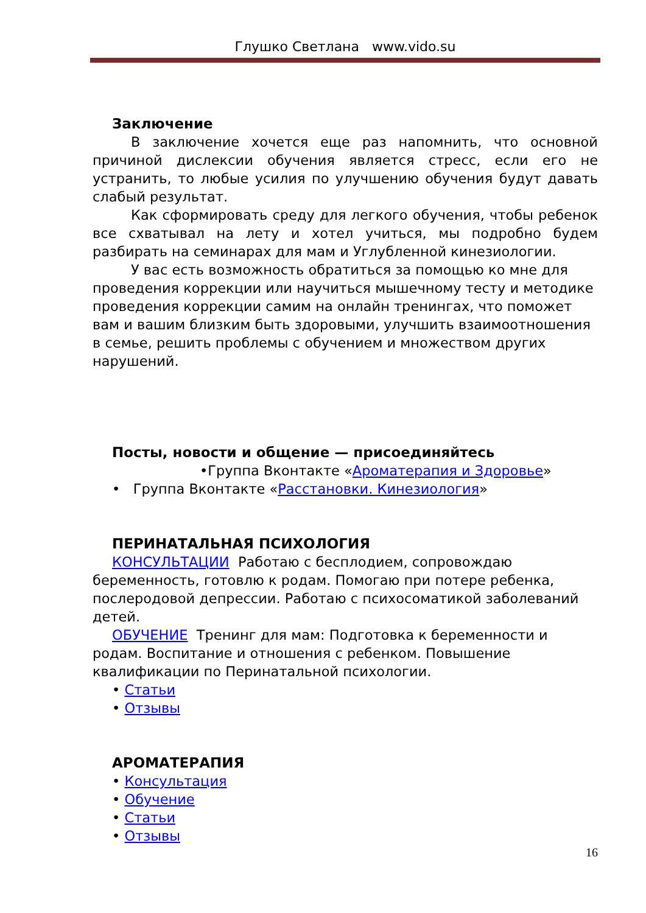Глушко Светлана www.vido.su
Заключение
В заключение хочется еще раз напомнить, что основной причиной дислексии обучения является стресс, если его не устранить, то любые усилия по улучшению обучения будут давать слабый результат.
Как сформировать среду для легкого обучения, чтобы ребенок все схватывал на лету и хотел учиться, мы подробно будем разбирать на семинарах для мам и Углубленной кинезиологии.
У вас есть возможность обратиться за помощью ко мне для проведения коррекции или научиться мышечному тесту и методике проведения коррекции самим на онлайн тренингах, что поможет вам и вашим близким быть здоровыми, улучшить взаимоотношения в семье, решить проблемы с обучением и множеством других нарушений.
Посты, новости и общение — присоединяйтесь
•Группа Вконтакте «Ароматерапия и Здоровье»
• Группа Вконтакте «Расстановки. Кинезиология»
ПЕРИНАТАЛЬНАЯ ПСИХОЛОГИЯ
КОНСУЛЬТАЦИИ Работаю с бесплодием, сопровождаю беременность, готовлю к родам. Помогаю при потере ребенка, послеродовой депрессии. Работаю с психосоматикой заболеваний детей.
ОБУЧЕНИЕ Тренинг для мам: Подготовка к беременности и родам. Воспитание и отношения с ребенком. Повышение квалификации по Перинатальной психологии.
• Статьи
• Отзывы
АРОМАТЕРАПИЯ
• Консультация
• Обучение
• Статьи
• Отзывы
16